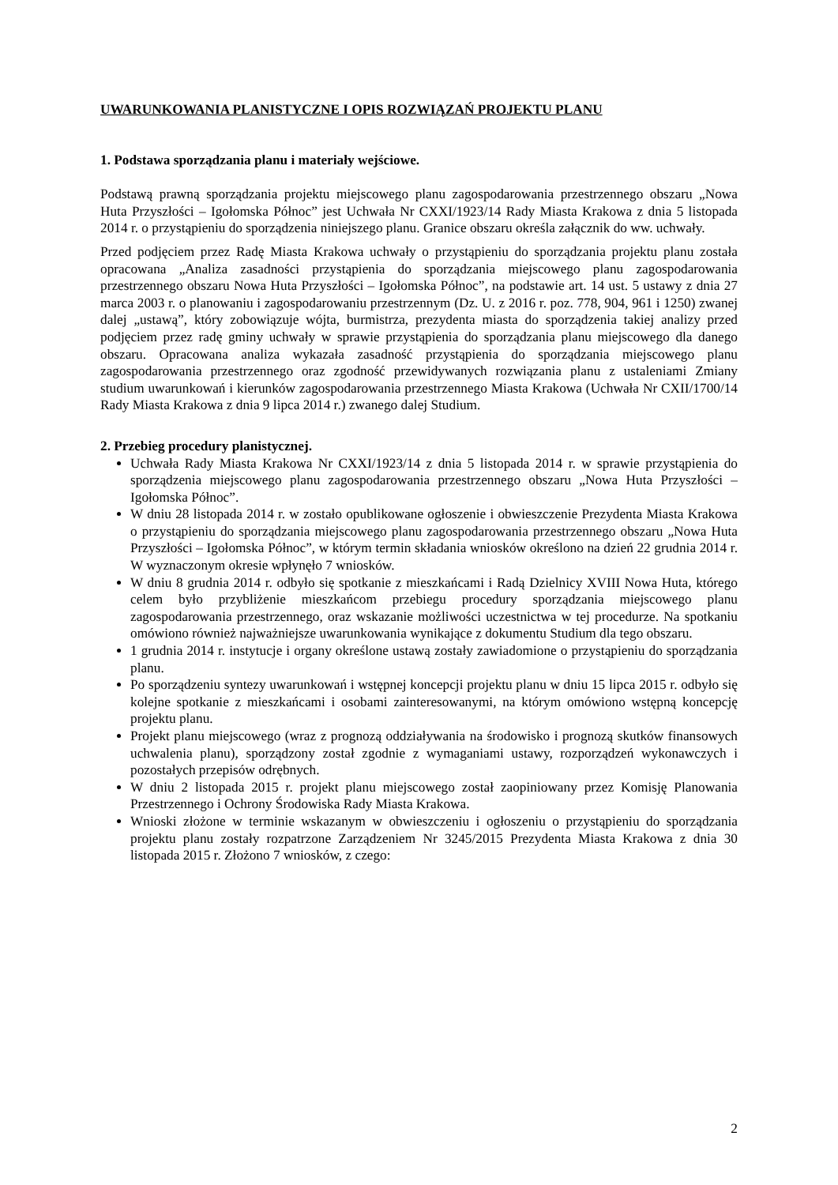UWARUNKOWANIA PLANISTYCZNE I OPIS ROZWIĄZAŃ PROJEKTU PLANU
1. Podstawa sporządzania planu i materiały wejściowe.
Podstawą prawną sporządzania projektu miejscowego planu zagospodarowania przestrzennego obszaru „Nowa Huta Przyszłości – Igołomska Północ” jest Uchwała Nr CXXI/1923/14 Rady Miasta Krakowa z dnia 5 listopada 2014 r. o przystąpieniu do sporządzenia niniejszego planu. Granice obszaru określa załącznik do ww. uchwały.
Przed podjęciem przez Radę Miasta Krakowa uchwały o przystąpieniu do sporządzania projektu planu została opracowana „Analiza zasadności przystąpienia do sporządzania miejscowego planu zagospodarowania przestrzennego obszaru Nowa Huta Przyszłości – Igołomska Północ”, na podstawie art. 14 ust. 5 ustawy z dnia 27 marca 2003 r. o planowaniu i zagospodarowaniu przestrzennym (Dz. U. z 2016 r. poz. 778, 904, 961 i 1250) zwanej dalej „ustawą”, który zobowiązuje wójta, burmistrza, prezydenta miasta do sporządzenia takiej analizy przed podjęciem przez radę gminy uchwały w sprawie przystąpienia do sporządzania planu miejscowego dla danego obszaru. Opracowana analiza wykazała zasadność przystąpienia do sporządzania miejscowego planu zagospodarowania przestrzennego oraz zgodność przewidywanych rozwiązania planu z ustaleniami Zmiany studium uwarunkowań i kierunków zagospodarowania przestrzennego Miasta Krakowa (Uchwała Nr CXII/1700/14 Rady Miasta Krakowa z dnia 9 lipca 2014 r.) zwanego dalej Studium.
2. Przebieg procedury planistycznej.
Uchwała Rady Miasta Krakowa Nr CXXI/1923/14 z dnia 5 listopada 2014 r. w sprawie przystąpienia do sporządzenia miejscowego planu zagospodarowania przestrzennego obszaru „Nowa Huta Przyszłości – Igołomska Północ”.
W dniu 28 listopada 2014 r. w zostało opublikowane ogłoszenie i obwieszczenie Prezydenta Miasta Krakowa o przystąpieniu do sporządzania miejscowego planu zagospodarowania przestrzennego obszaru „Nowa Huta Przyszłości – Igołomska Północ”, w którym termin składania wniosków określono na dzień 22 grudnia 2014 r. W wyznaczonym okresie wpłynęło 7 wniosków.
W dniu 8 grudnia 2014 r. odbyło się spotkanie z mieszkańcami i Radą Dzielnicy XVIII Nowa Huta, którego celem było przybliżenie mieszkańcom przebiegu procedury sporządzania miejscowego planu zagospodarowania przestrzennego, oraz wskazanie możliwości uczestnictwa w tej procedurze. Na spotkaniu omówiono również najważniejsze uwarunkowania wynikające z dokumentu Studium dla tego obszaru.
1 grudnia 2014 r. instytucje i organy określone ustawą zostały zawiadomione o przystąpieniu do sporządzania planu.
Po sporządzeniu syntezy uwarunkowań i wstępnej koncepcji projektu planu w dniu 15 lipca 2015 r. odbyło się kolejne spotkanie z mieszkańcami i osobami zainteresowanymi, na którym omówiono wstępną koncepcję projektu planu.
Projekt planu miejscowego (wraz z prognozą oddziaływania na środowisko i prognozą skutków finansowych uchwalenia planu), sporządzony został zgodnie z wymaganiami ustawy, rozporządzeń wykonawczych i pozostałych przepisów odrębnych.
W dniu 2 listopada 2015 r. projekt planu miejscowego został zaopiniowany przez Komisję Planowania Przestrzennego i Ochrony Środowiska Rady Miasta Krakowa.
Wnioski złożone w terminie wskazanym w obwieszczeniu i ogłoszeniu o przystąpieniu do sporządzania projektu planu zostały rozpatrzone Zarządzeniem Nr 3245/2015 Prezydenta Miasta Krakowa z dnia 30 listopada 2015 r. Złożono 7 wniosków, z czego:
2